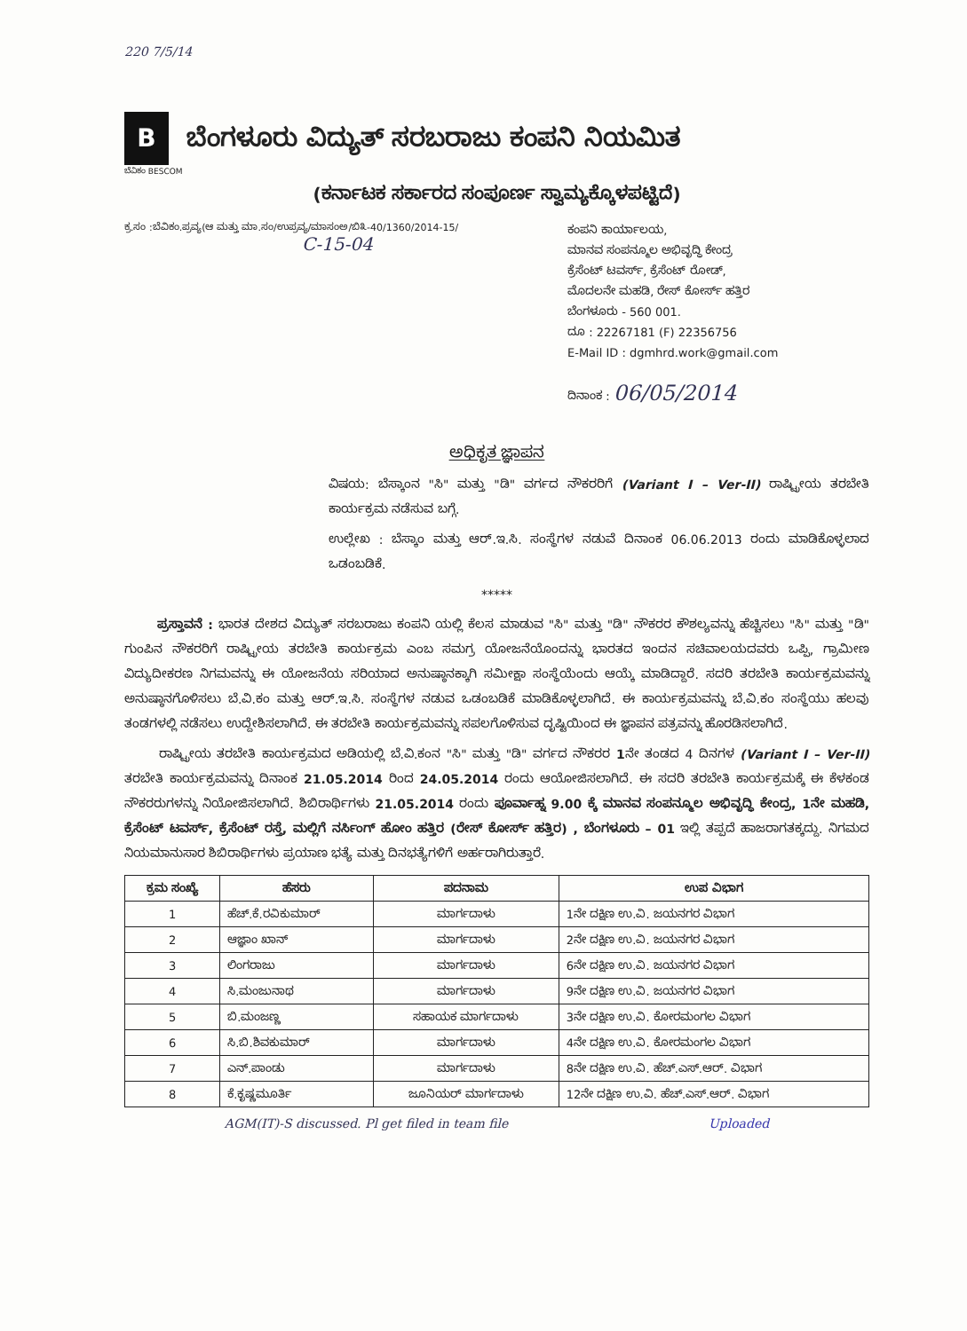220 7/5/14
B
ಬೆಂಗಳೂರು ವಿದ್ಯುತ್ ಸರಬರಾಜು ಕಂಪನಿ ನಿಯಮಿತ
ಬೆವಿಕಂ BESCOM
(ಕರ್ನಾಟಕ ಸರ್ಕಾರದ ಸಂಪೂರ್ಣ ಸ್ವಾಮ್ಯಕ್ಕೊಳಪಟ್ಟಿದೆ)
ಕ್ರ.ಸಂ :ಬೆವಿಕಂ.ಪ್ರವ್ಯ(ಆ ಮತ್ತು ಮಾ.ಸಂ/ಉಪ್ರವ್ಯ/ಮಾಸಂಅ/ಬಿ೩-40/1360/2014-15/
C-15-04
ಕಂಪನಿ ಕಾರ್ಯಾಲಯ,
ಮಾನವ ಸಂಪನ್ಮೂಲ ಅಭಿವೃದ್ಧಿ ಕೇಂದ್ರ
ಕ್ರೆಸೆಂಟ್ ಟವರ್ಸ್, ಕ್ರೆಸೆಂಟ್ ರೋಡ್,
ಮೊದಲನೇ ಮಹಡಿ, ರೇಸ್ ಕೋರ್ಸ್ ಹತ್ತಿರ
ಬೆಂಗಳೂರು - 560 001.
ದೂ : 22267181 (F) 22356756
E-Mail ID : dgmhrd.work@gmail.com
ದಿನಾಂಕ : 06/05/2014
ಅಧಿಕೃತ ಜ್ಞಾಪನ
ವಿಷಯ: ಬೆಸ್ಕಾಂನ "ಸಿ" ಮತ್ತು "ಡಿ" ವರ್ಗದ ನೌಕರರಿಗೆ (Variant I – Ver-II) ರಾಷ್ಟ್ರೀಯ ತರಬೇತಿ ಕಾರ್ಯಕ್ರಮ ನಡೆಸುವ ಬಗ್ಗೆ.
ಉಲ್ಲೇಖ : ಬೆಸ್ಕಾಂ ಮತ್ತು ಆರ್.ಇ.ಸಿ. ಸಂಸ್ಥೆಗಳ ನಡುವೆ ದಿನಾಂಕ 06.06.2013 ರಂದು ಮಾಡಿಕೊಳ್ಳಲಾದ ಒಡಂಬಡಿಕೆ.
*****
ಪ್ರಸ್ತಾವನೆ : ಭಾರತ ದೇಶದ ವಿದ್ಯುತ್ ಸರಬರಾಜು ಕಂಪನಿ ಯಲ್ಲಿ ಕೆಲಸ ಮಾಡುವ "ಸಿ" ಮತ್ತು "ಡಿ" ನೌಕರರ ಕೌಶಲ್ಯವನ್ನು ಹೆಚ್ಚಿಸಲು "ಸಿ" ಮತ್ತು "ಡಿ" ಗುಂಪಿನ ನೌಕರರಿಗೆ ರಾಷ್ಟ್ರೀಯ ತರಬೇತಿ ಕಾರ್ಯಕ್ರಮ ಎಂಬ ಸಮಗ್ರ ಯೋಜನೆಯೊಂದನ್ನು ಭಾರತದ ಇಂದನ ಸಚಿವಾಲಯದವರು ಒಪ್ಪಿ, ಗ್ರಾಮೀಣ ವಿದ್ಯುದೀಕರಣ ನಿಗಮವನ್ನು ಈ ಯೋಜನೆಯ ಸರಿಯಾದ ಅನುಷ್ಠಾನಕ್ಕಾಗಿ ಸಮೀಕ್ಷಾ ಸಂಸ್ಥೆಯೆಂದು ಆಯ್ಕೆ ಮಾಡಿದ್ದಾರೆ. ಸದರಿ ತರಬೇತಿ ಕಾರ್ಯಕ್ರಮವನ್ನು ಅನುಷ್ಠಾನಗೊಳಿಸಲು ಬೆ.ವಿ.ಕಂ ಮತ್ತು ಆರ್.ಇ.ಸಿ. ಸಂಸ್ಥೆಗಳ ನಡುವ ಒಡಂಬಡಿಕೆ ಮಾಡಿಕೊಳ್ಳಲಾಗಿದೆ. ಈ ಕಾರ್ಯಕ್ರಮವನ್ನು ಬೆ.ವಿ.ಕಂ ಸಂಸ್ಥೆಯು ಹಲವು ತಂಡಗಳಲ್ಲಿ ನಡೆಸಲು ಉದ್ದೇಶಿಸಲಾಗಿದೆ. ಈ ತರಬೇತಿ ಕಾರ್ಯಕ್ರಮವನ್ನು ಸಪಲಗೊಳಿಸುವ ದೃಷ್ಟಿಯಿಂದ ಈ ಜ್ಞಾಪನ ಪತ್ರವನ್ನು ಹೊರಡಿಸಲಾಗಿದೆ.
ರಾಷ್ಟ್ರೀಯ ತರಬೇತಿ ಕಾರ್ಯಕ್ರಮದ ಅಡಿಯಲ್ಲಿ ಬೆ.ವಿ.ಕಂನ "ಸಿ" ಮತ್ತು "ಡಿ" ವರ್ಗದ ನೌಕರರ 1ನೇ ತಂಡದ 4 ದಿನಗಳ (Variant I – Ver-II) ತರಬೇತಿ ಕಾರ್ಯಕ್ರಮವನ್ನು ದಿನಾಂಕ 21.05.2014 ರಿಂದ 24.05.2014 ರಂದು ಆಯೋಜಿಸಲಾಗಿದೆ. ಈ ಸದರಿ ತರಬೇತಿ ಕಾರ್ಯಕ್ರಮಕ್ಕೆ ಈ ಕೆಳಕಂಡ ನೌಕರರುಗಳನ್ನು ನಿಯೋಜಿಸಲಾಗಿದೆ. ಶಿಬಿರಾರ್ಥಿಗಳು 21.05.2014 ರಂದು ಪೂರ್ವಾಹ್ನ 9.00 ಕ್ಕೆ ಮಾನವ ಸಂಪನ್ಮೂಲ ಅಭಿವೃದ್ಧಿ ಕೇಂದ್ರ, 1ನೇ ಮಹಡಿ, ಕ್ರೆಸೆಂಟ್ ಟವರ್ಸ್, ಕ್ರೆಸೆಂಟ್ ರಸ್ತೆ, ಮಲ್ಲಿಗೆ ನರ್ಸಿಂಗ್ ಹೋಂ ಹತ್ತಿರ (ರೇಸ್ ಕೋರ್ಸ್ ಹತ್ತಿರ) , ಬೆಂಗಳೂರು – 01 ಇಲ್ಲಿ ತಪ್ಪದೆ ಹಾಜರಾಗತಕ್ಕದ್ದು. ನಿಗಮದ ನಿಯಮಾನುಸಾರ ಶಿಬಿರಾರ್ಥಿಗಳು ಪ್ರಯಾಣ ಭತ್ಯೆ ಮತ್ತು ದಿನಭತ್ಯೆಗಳಿಗೆ ಅರ್ಹರಾಗಿರುತ್ತಾರೆ.
| ಕ್ರಮ ಸಂಖ್ಯೆ | ಹೆಸರು | ಪದನಾಮ | ಉಪ ವಿಭಾಗ |
| --- | --- | --- | --- |
| 1 | ಹೆಚ್.ಕೆ.ರವಿಕುಮಾರ್ | ಮಾರ್ಗದಾಳು | 1ನೇ ದಕ್ಷಿಣ ಉ.ವಿ. ಜಯನಗರ ವಿಭಾಗ |
| 2 | ಆಜ್ಞಾಂ ಖಾನ್ | ಮಾರ್ಗದಾಳು | 2ನೇ ದಕ್ಷಿಣ ಉ.ವಿ. ಜಯನಗರ ವಿಭಾಗ |
| 3 | ಲಿಂಗರಾಜು | ಮಾರ್ಗದಾಳು | 6ನೇ ದಕ್ಷಿಣ ಉ.ವಿ. ಜಯನಗರ ವಿಭಾಗ |
| 4 | ಸಿ.ಮಂಜುನಾಥ | ಮಾರ್ಗದಾಳು | 9ನೇ ದಕ್ಷಿಣ ಉ.ವಿ. ಜಯನಗರ ವಿಭಾಗ |
| 5 | ಬಿ.ಮಂಜಣ್ಣ | ಸಹಾಯಕ ಮಾರ್ಗದಾಳು | 3ನೇ ದಕ್ಷಿಣ ಉ.ವಿ. ಕೋರಮಂಗಲ ವಿಭಾಗ |
| 6 | ಸಿ.ಬಿ.ಶಿವಕುಮಾರ್ | ಮಾರ್ಗದಾಳು | 4ನೇ ದಕ್ಷಿಣ ಉ.ವಿ. ಕೋರಮಂಗಲ ವಿಭಾಗ |
| 7 | ಎನ್.ಪಾಂಡು | ಮಾರ್ಗದಾಳು | 8ನೇ ದಕ್ಷಿಣ ಉ.ವಿ. ಹೆಚ್.ಎಸ್.ಆರ್. ವಿಭಾಗ |
| 8 | ಕೆ.ಕೃಷ್ಣಮೂರ್ತಿ | ಜೂನಿಯರ್ ಮಾರ್ಗದಾಳು | 12ನೇ ದಕ್ಷಿಣ ಉ.ವಿ. ಹೆಚ್.ಎಸ್.ಆರ್. ವಿಭಾಗ |
AGM(IT)-S discussed. Pl get filed in team file Uploaded